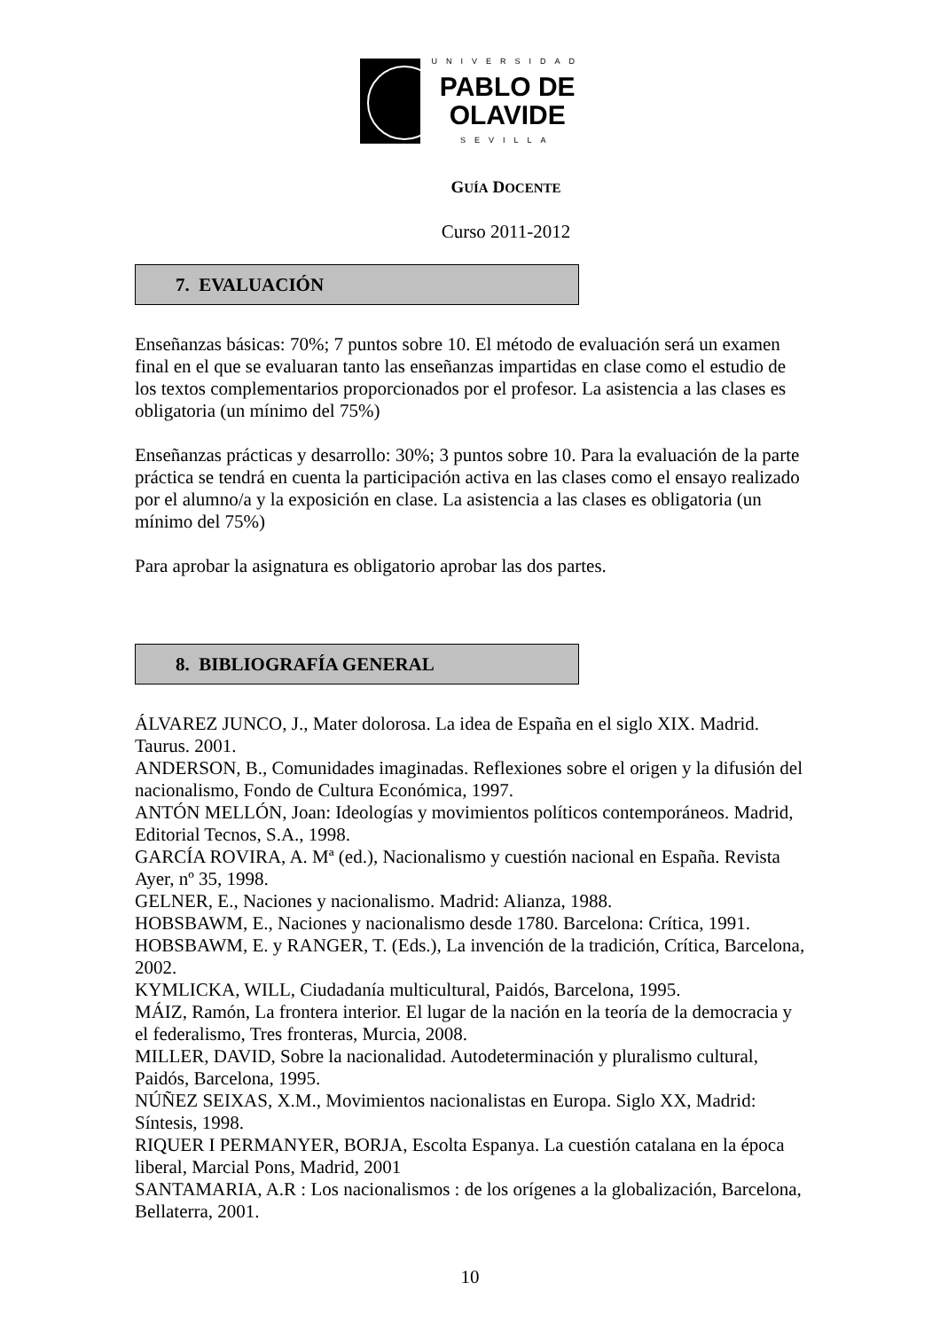UNIVERSIDAD
PABLO DE
OLAVIDE
SEVILLA
GUÍA DOCENTE
Curso 2011-2012
7. EVALUACIÓN
Enseñanzas básicas: 70%; 7 puntos sobre 10. El método de evaluación será un examen final en el que se evaluaran tanto las enseñanzas impartidas en clase como el estudio de los textos complementarios proporcionados por el profesor. La asistencia a las clases es obligatoria (un mínimo del 75%)
Enseñanzas prácticas y desarrollo: 30%; 3 puntos sobre 10. Para la evaluación de la parte práctica se tendrá en cuenta la participación activa en las clases como el ensayo realizado por el alumno/a y la exposición en clase. La asistencia a las clases es obligatoria (un mínimo del 75%)
Para aprobar la asignatura es obligatorio aprobar las dos partes.
8. BIBLIOGRAFÍA GENERAL
ÁLVAREZ JUNCO, J., Mater dolorosa. La idea de España en el siglo XIX. Madrid. Taurus. 2001.
ANDERSON, B., Comunidades imaginadas. Reflexiones sobre el origen y la difusión del nacionalismo, Fondo de Cultura Económica, 1997.
ANTÓN MELLÓN, Joan: Ideologías y movimientos políticos contemporáneos. Madrid, Editorial Tecnos, S.A., 1998.
GARCÍA ROVIRA, A. Mª (ed.), Nacionalismo y cuestión nacional en España. Revista Ayer, nº 35, 1998.
GELNER, E., Naciones y nacionalismo. Madrid: Alianza, 1988.
HOBSBAWM, E., Naciones y nacionalismo desde 1780. Barcelona: Crítica, 1991.
HOBSBAWM, E. y RANGER, T. (Eds.), La invención de la tradición, Crítica, Barcelona, 2002.
KYMLICKA, WILL, Ciudadanía multicultural, Paidós, Barcelona, 1995.
MÁIZ, Ramón, La frontera interior. El lugar de la nación en la teoría de la democracia y el federalismo, Tres fronteras, Murcia, 2008.
MILLER, DAVID, Sobre la nacionalidad. Autodeterminación y pluralismo cultural, Paidós, Barcelona, 1995.
NÚÑEZ SEIXAS, X.M., Movimientos nacionalistas en Europa. Siglo XX, Madrid: Síntesis, 1998.
RIQUER I PERMANYER, BORJA, Escolta Espanya. La cuestión catalana en la época liberal, Marcial Pons, Madrid, 2001
SANTAMARIA, A.R : Los nacionalismos : de los orígenes a la globalización, Barcelona, Bellaterra, 2001.
10